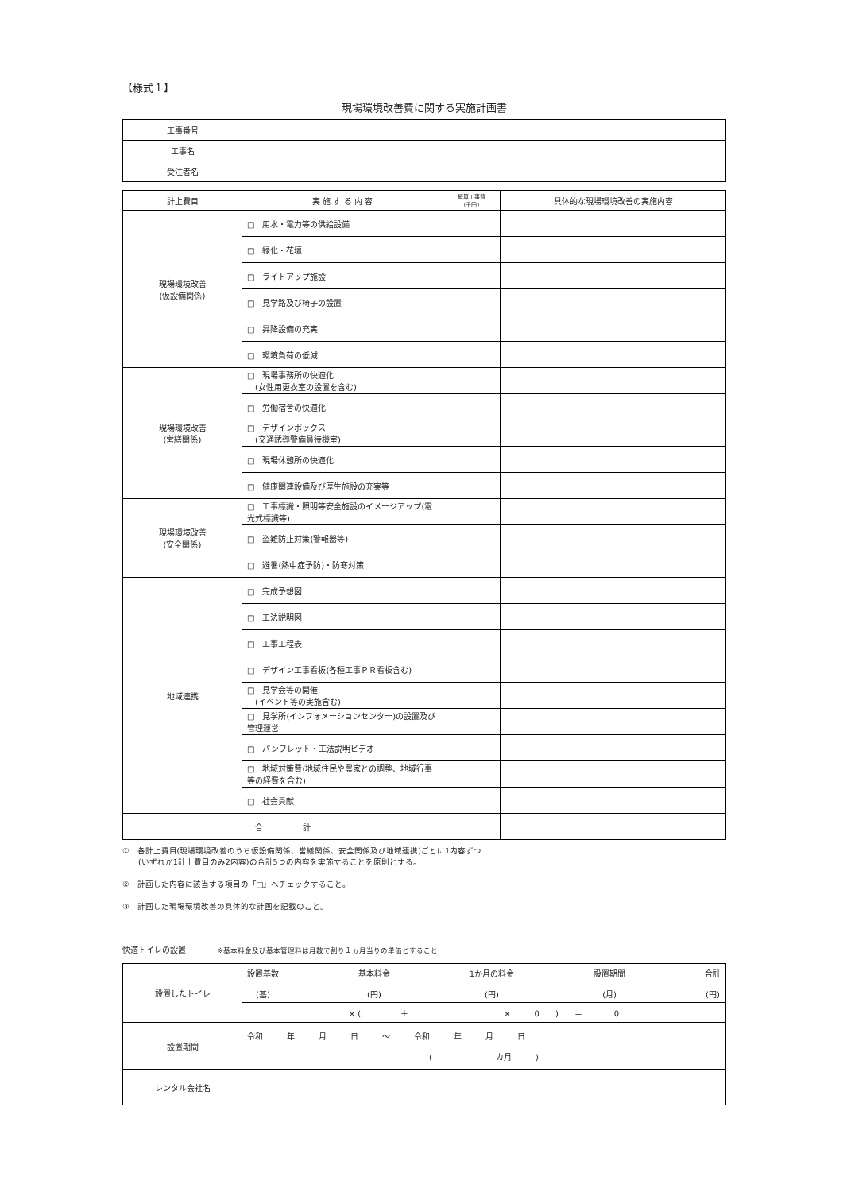【様式１】
現場環境改善費に関する実施計画書
| 工事番号 | |
| 工事名 | |
| 受注者名 | |
| 計上費目 | 実 施 す る 内 容 | 概算工事費 (千円) | 具体的な現場環境改善の実施内容 |
| --- | --- | --- | --- |
| 現場環境改善 (仮設備関係) | □ 用水・電力等の供給設備 | | |
| | □ 緑化・花壇 | | |
| | □ ライトアップ施設 | | |
| | □ 見学路及び椅子の設置 | | |
| | □ 昇降設備の充実 | | |
| | □ 環境負荷の低減 | | |
| 現場環境改善 (営繕関係) | □ 現場事務所の快適化 (女性用更衣室の設置を含む) | | |
| | □ 労働宿舎の快適化 | | |
| | □ デザインボックス (交通誘導警備員待機室) | | |
| | □ 現場休憩所の快適化 | | |
| | □ 健康関連設備及び厚生施設の充実等 | | |
| 現場環境改善 (安全関係) | □ 工事標識・照明等安全施設のイメージアップ(電光式標識等) | | |
| | □ 盗難防止対策(警報器等) | | |
| | □ 避暑(熱中症予防)・防寒対策 | | |
| 地域連携 | □ 完成予想図 | | |
| | □ 工法説明図 | | |
| | □ 工事工程表 | | |
| | □ デザイン工事看板(各種工事ＰＲ看板含む) | | |
| | □ 見学会等の開催 (イベント等の実施含む) | | |
| | □ 見学所(インフォメーションセンター)の設置及び管理運営 | | |
| | □ パンフレット・工法説明ビデオ | | |
| | □ 地域対策費(地域住民や農家との調整、地域行事等の経費を含む) | | |
| | □ 社会貢献 | | |
| 合 計 | | | |
①　各計上費目(現場環境改善のうち仮設備関係、営繕関係、安全関係及び地域連携)ごとに1内容ずつ
　　(いずれか1計上費目のみ2内容)の合計5つの内容を実施することを原則とする。
②　計画した内容に該当する項目の「□」へチェックすること。
③　計画した現場環境改善の具体的な計画を記載のこと。
快適トイレの設置　　　　※基本料金及び基本管理料は月数で割り１ヵ月当りの単価とすること
| 設置したトイレ | 設置基数 (基) 基本料金 (円) 1か月の料金 (円) 設置期間 (月) 合計 (円) |
| | × ( ＋ × 0 ) ＝ 0 |
| 設置期間 | 令和 年 月 日 〜 令和 年 月 日 ( カ月 ) |
| レンタル会社名 | |